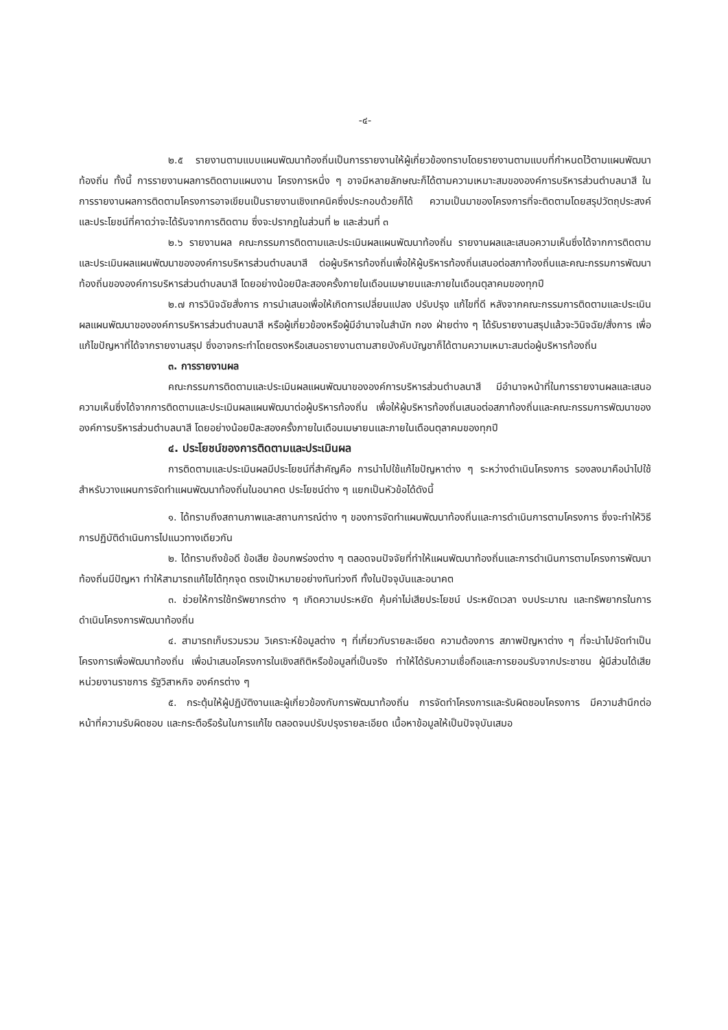-๔-
๒.๕ รายงานตามแบบแผนพัฒนาท้องถิ่นเป็นการรายงานให้ผู้เกี่ยวข้องทราบโดยรายงานตามแบบที่กำหนดไว้ตามแผนพัฒนาท้องถิ่น ทั้งนี้ การรายงานผลการติดตามแผนงาน โครงการหนึ่ง ๆ อาจมีหลายลักษณะก็ได้ตามความเหมาะสมขององค์การบริหารส่วนตำบลนาสี ในการรายงานผลการติดตามโครงการอาจเขียนเป็นรายงานเชิงเทคนิคซึ่งประกอบด้วยก็ได้ ความเป็นมาของโครงการที่จะติดตามโดยสรุปวัตถุประสงค์และประโยชน์ที่คาดว่าจะได้รับจากการติดตาม ซึ่งจะปรากฏในส่วนที่ ๒ และส่วนที่ ๓
๒.๖ รายงานผล คณะกรรมการติดตามและประเมินผลแผนพัฒนาท้องถิ่น รายงานผลและเสนอความเห็นซึ่งได้จากการติดตามและประเมินผลแผนพัฒนาขององค์การบริหารส่วนตำบลนาสี ต่อผู้บริหารท้องถิ่นเพื่อให้ผู้บริหารท้องถิ่นเสนอต่อสภาท้องถิ่นและคณะกรรมการพัฒนาท้องถิ่นขององค์การบริหารส่วนตำบลนาสี โดยอย่างน้อยปีละสองครั้งภายในเดือนเมษายนและภายในเดือนตุลาคมของทุกปี
๒.๗ การวินิจฉัยสั่งการ การนำเสนอเพื่อให้เกิดการเปลี่ยนแปลง ปรับปรุง แก้ไขที่ดี หลังจากคณะกรรมการติดตามและประเมินผลแผนพัฒนาขององค์การบริหารส่วนตำบลนาสี หรือผู้เกี่ยวข้องหรือผู้มีอำนาจในสำนัก กอง ฝ่ายต่าง ๆ ได้รับรายงานสรุปแล้วจะวินิจฉัย/สั่งการ เพื่อแก้ไขปัญหาที่ได้จากรายงานสรุป ซึ่งอาจกระทำโดยตรงหรือเสนอรายงานตามสายบังคับบัญชาก็ได้ตามความเหมาะสมต่อผู้บริหารท้องถิ่น
๓. การรายงานผล
คณะกรรมการติดตามและประเมินผลแผนพัฒนาขององค์การบริหารส่วนตำบลนาสี มีอำนาจหน้าที่ในการรายงานผลและเสนอความเห็นซึ่งได้จากการติดตามและประเมินผลแผนพัฒนาต่อผู้บริหารท้องถิ่น เพื่อให้ผู้บริหารท้องถิ่นเสนอต่อสภาท้องถิ่นและคณะกรรมการพัฒนาขององค์การบริหารส่วนตำบลนาสี โดยอย่างน้อยปีละสองครั้งภายในเดือนเมษายนและภายในเดือนตุลาคมของทุกปี
๔. ประโยชน์ของการติดตามและประเมินผล
การติดตามและประเมินผลมีประโยชน์ที่สำคัญคือ การนำไปใช้แก้ไขปัญหาต่าง ๆ ระหว่างดำเนินโครงการ รองลงมาคือนำไปใช้สำหรับวางแผนการจัดทำแผนพัฒนาท้องถิ่นในอนาคต ประโยชน์ต่าง ๆ แยกเป็นหัวข้อได้ดังนี้
๑. ได้ทราบถึงสถานภาพและสถานการณ์ต่าง ๆ ของการจัดทำแผนพัฒนาท้องถิ่นและการดำเนินการตามโครงการ ซึ่งจะทำให้วิธีการปฏิบัติดำเนินการไปแนวทางเดียวกัน
๒. ได้ทราบถึงข้อดี ข้อเสีย ข้อบกพร่องต่าง ๆ ตลอดจนปัจจัยที่ทำให้แผนพัฒนาท้องถิ่นและการดำเนินการตามโครงการพัฒนาท้องถิ่นมีปัญหา ทำให้สามารถแก้ไขได้ทุกจุด ตรงเป้าหมายอย่างทันท่วงที ทั้งในปัจจุบันและอนาคต
๓. ช่วยให้การใช้ทรัพยากรต่าง ๆ เกิดความประหยัด คุ้มค่าไม่เสียประโยชน์ ประหยัดเวลา งบประมาณ และทรัพยากรในการดำเนินโครงการพัฒนาท้องถิ่น
๔. สามารถเก็บรวมรวม วิเคราะห์ข้อมูลต่าง ๆ ที่เกี่ยวกับรายละเอียด ความต้องการ สภาพปัญหาต่าง ๆ ที่จะนำไปจัดทำเป็นโครงการเพื่อพัฒนาท้องถิ่น เพื่อนำเสนอโครงการในเชิงสถิติหรือข้อมูลที่เป็นจริง ทำให้ได้รับความเชื่อถือและการยอมรับจากประชาชน ผู้มีส่วนได้เสีย หน่วยงานราชการ รัฐวิสาหกิจ องค์กรต่าง ๆ
๕. กระตุ้นให้ผู้ปฏิบัติงานและผู้เกี่ยวข้องกับการพัฒนาท้องถิ่น การจัดทำโครงการและรับผิดชอบโครงการ มีความสำนึกต่อหน้าที่ความรับผิดชอบ และกระตือรือร้นในการแก้ไข ตลอดจนปรับปรุงรายละเอียด เนื้อหาข้อมูลให้เป็นปัจจุบันเสมอ